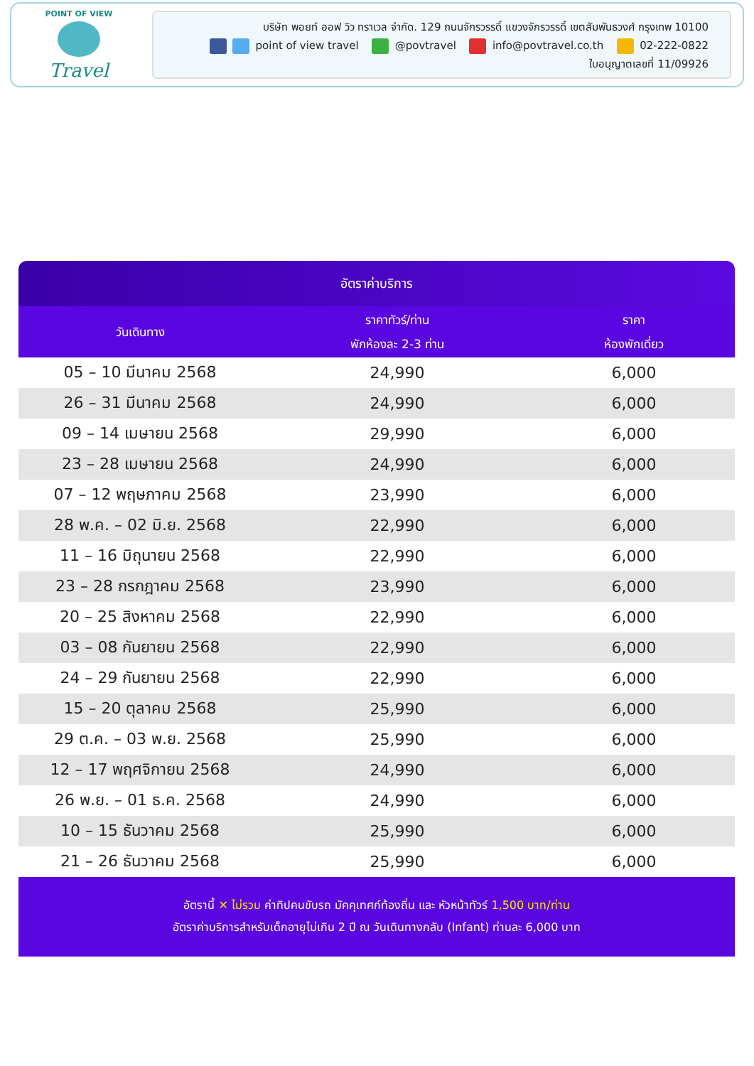POINT OF VIEW
Travel
บริษัท พอยท์ ออฟ วิว ทราเวล จำกัด. 129 ถนนจักรวรรดิ์ แขวงจักรวรรดิ์ เขตสัมพันธวงศ์ กรุงเทพ 10100
point of view travel @povtravel info@povtravel.co.th 02-222-0822
ใบอนุญาตเลขที่ 11/09926
อัตราค่าบริการ
| วันเดินทาง | ราคาทัวร์/ท่าน พักห้องละ 2-3 ท่าน | ราคา ห้องพักเดี่ยว |
| --- | --- | --- |
| 05 – 10 มีนาคม 2568 | 24,990 | 6,000 |
| 26 – 31 มีนาคม 2568 | 24,990 | 6,000 |
| 09 – 14 เมษายน 2568 | 29,990 | 6,000 |
| 23 – 28 เมษายน 2568 | 24,990 | 6,000 |
| 07 – 12 พฤษภาคม 2568 | 23,990 | 6,000 |
| 28 พ.ค. – 02 มิ.ย. 2568 | 22,990 | 6,000 |
| 11 – 16 มิถุนายน 2568 | 22,990 | 6,000 |
| 23 – 28 กรกฎาคม 2568 | 23,990 | 6,000 |
| 20 – 25 สิงหาคม 2568 | 22,990 | 6,000 |
| 03 – 08 กันยายน 2568 | 22,990 | 6,000 |
| 24 – 29 กันยายน 2568 | 22,990 | 6,000 |
| 15 – 20 ตุลาคม 2568 | 25,990 | 6,000 |
| 29 ต.ค. – 03 พ.ย. 2568 | 25,990 | 6,000 |
| 12 – 17 พฤศจิกายน 2568 | 24,990 | 6,000 |
| 26 พ.ย. – 01 ธ.ค. 2568 | 24,990 | 6,000 |
| 10 – 15 ธันวาคม 2568 | 25,990 | 6,000 |
| 21 – 26 ธันวาคม 2568 | 25,990 | 6,000 |
อัตรานี้ ✕ ไม่รวม ค่าทิปคนขับรถ มัคคุเทศก์ท้องถิ่น และ หัวหน้าทัวร์ 1,500 บาท/ท่าน
อัตราค่าบริการสำหรับเด็กอายุไม่เกิน 2 ปี ณ วันเดินทางกลับ (Infant) ท่านละ 6,000 บาท